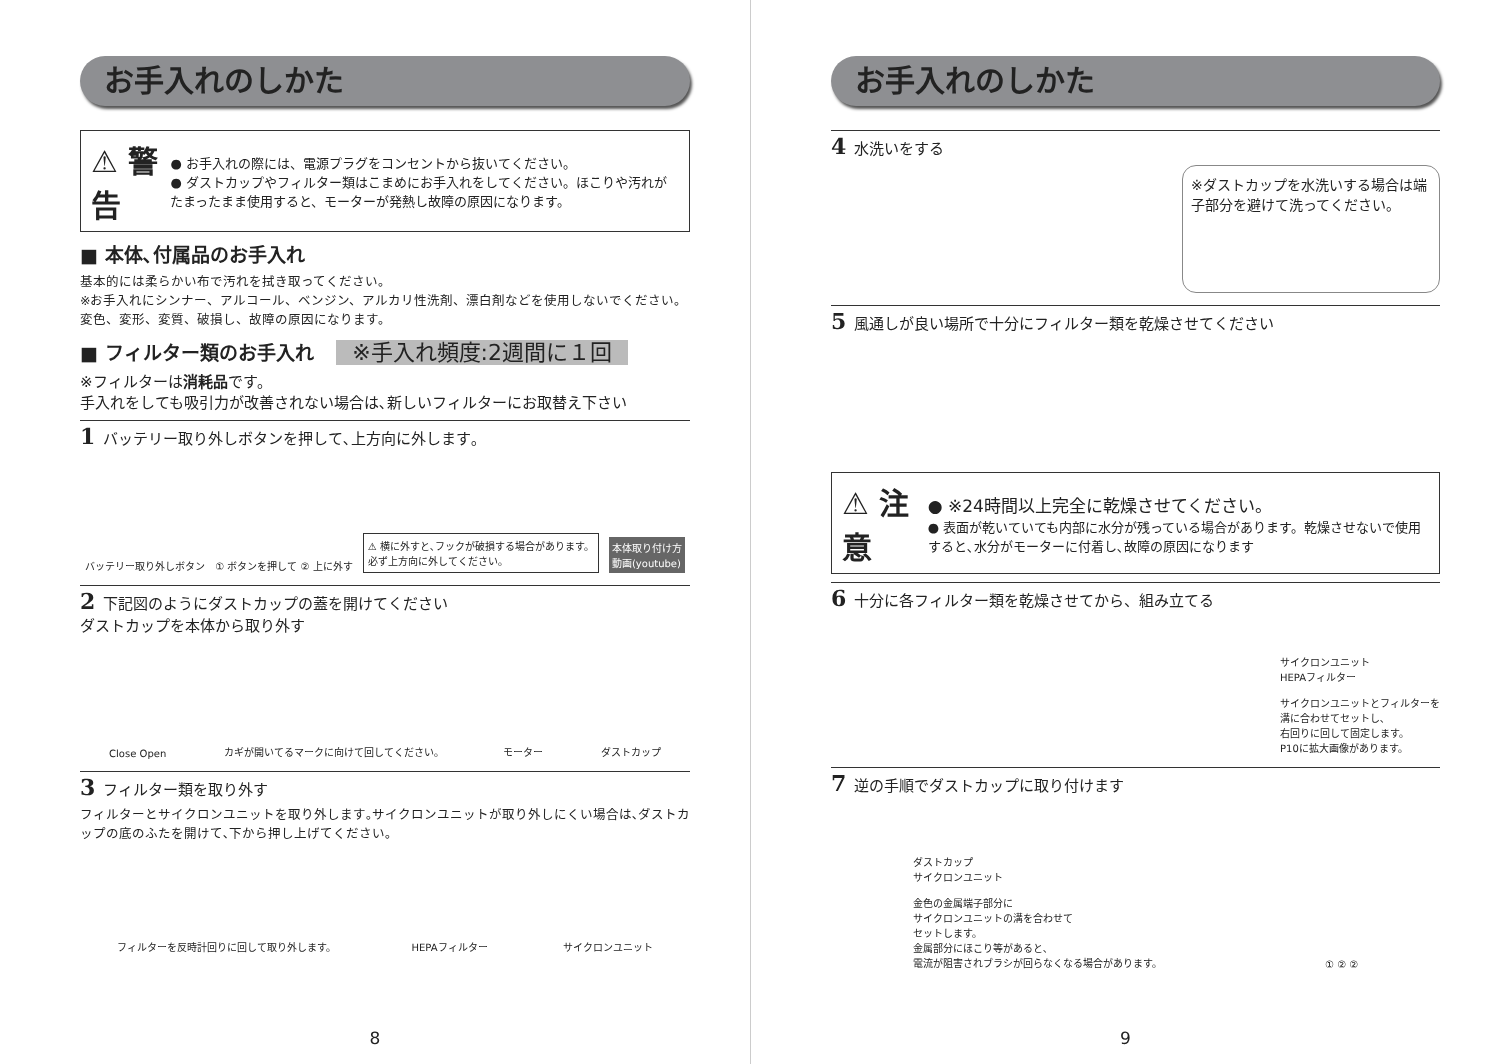お手入れのしかた
⚠ 警告
● お手入れの際には、電源プラグをコンセントから抜いてください。
● ダストカップやフィルター類はこまめにお手入れをしてください。ほこりや汚れがたまったまま使用すると、モーターが発熱し故障の原因になります。
■ 本体､付属品のお手入れ
基本的には柔らかい布で汚れを拭き取ってください。
※お手入れにシンナー、アルコール、ベンジン、アルカリ性洗剤、漂白剤などを使用しないでください。
変色、変形、変質、破損し、故障の原因になります。
■ フィルター類のお手入れ ※手入れ頻度:2週間に１回
※フィルターは消耗品です。
手入れをしても吸引力が改善されない場合は､新しいフィルターにお取替え下さい
1 バッテリー取り外しボタンを押して､上方向に外します｡
バッテリー取り外しボタン ① ボタンを押して ② 上に外す ⚠ 横に外すと､フックが破損する場合があります。
必ず上方向に外してください。 本体取り付け方
動画(youtube)
2 下記図のようにダストカップの蓋を開けてください
ダストカップを本体から取り外す
Close Open カギが開いてるマークに向けて回してください。 モーター ダストカップ
3 フィルター類を取り外す
フィルターとサイクロンユニットを取り外します｡サイクロンユニットが取り外しにくい場合は､ダストカップの底のふたを開けて､下から押し上げてください｡
フィルターを反時計回りに回して取り外します。 HEPAフィルター サイクロンユニット
8
お手入れのしかた
4 水洗いをする
※ダストカップを水洗いする場合は端子部分を避けて洗ってください。
5 風通しが良い場所で十分にフィルター類を乾燥させてください
⚠ 注意
● ※24時間以上完全に乾燥させてください。
● 表面が乾いていても内部に水分が残っている場合があります。乾燥させないで使用すると､水分がモーターに付着し､故障の原因になります
6 十分に各フィルター類を乾燥させてから、組み立てる
サイクロンユニット
HEPAフィルター
サイクロンユニットとフィルターを
溝に合わせてセットし､
右回りに回して固定します。
P10に拡大画像があります。
7 逆の手順でダストカップに取り付けます
ダストカップ
サイクロンユニット
金色の金属端子部分に
サイクロンユニットの溝を合わせて
セットします。
金属部分にほこり等があると､
電流が阻害されブラシが回らなくなる場合があります。 ① ② ②
9